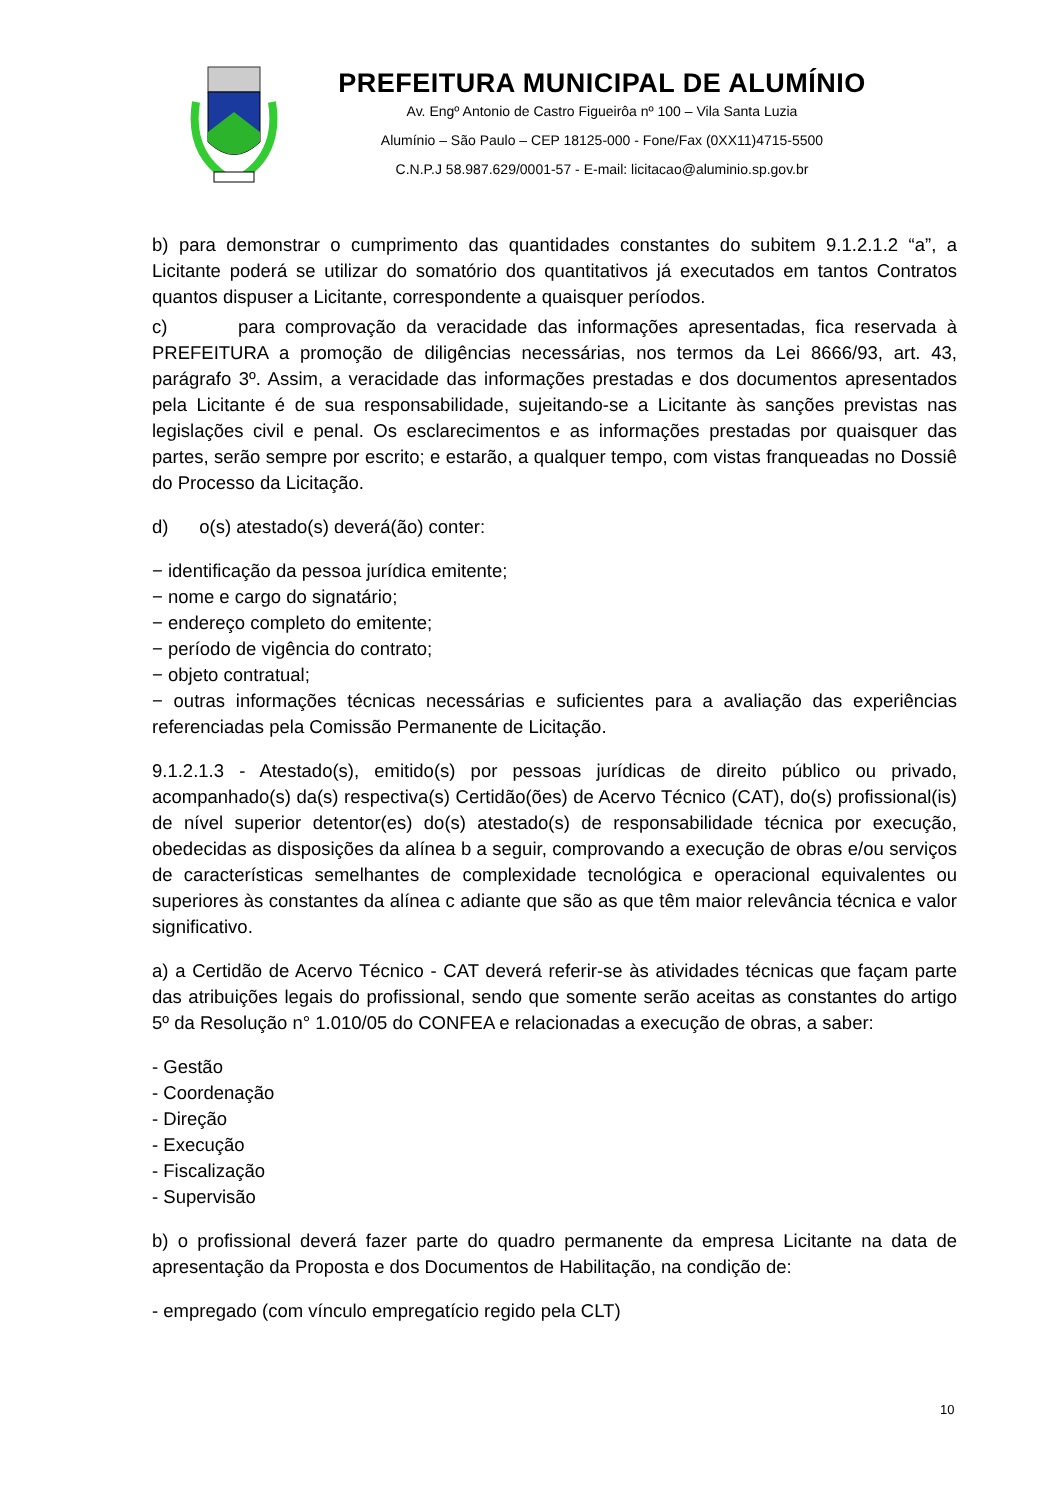PREFEITURA MUNICIPAL DE ALUMÍNIO
Av. Engº Antonio de Castro Figueirôa nº 100 – Vila Santa Luzia
Alumínio – São Paulo – CEP 18125-000 - Fone/Fax (0XX11)4715-5500
C.N.P.J 58.987.629/0001-57 - E-mail: licitacao@aluminio.sp.gov.br
b) para demonstrar o cumprimento das quantidades constantes do subitem 9.1.2.1.2 “a”, a Licitante poderá se utilizar do somatório dos quantitativos já executados em tantos Contratos quantos dispuser a Licitante, correspondente a quaisquer períodos.
c) para comprovação da veracidade das informações apresentadas, fica reservada à PREFEITURA a promoção de diligências necessárias, nos termos da Lei 8666/93, art. 43, parágrafo 3º. Assim, a veracidade das informações prestadas e dos documentos apresentados pela Licitante é de sua responsabilidade, sujeitando-se a Licitante às sanções previstas nas legislações civil e penal. Os esclarecimentos e as informações prestadas por quaisquer das partes, serão sempre por escrito; e estarão, a qualquer tempo, com vistas franqueadas no Dossiê do Processo da Licitação.
d) o(s) atestado(s) deverá(ão) conter:
− identificação da pessoa jurídica emitente;
− nome e cargo do signatário;
− endereço completo do emitente;
− período de vigência do contrato;
− objeto contratual;
− outras informações técnicas necessárias e suficientes para a avaliação das experiências referenciadas pela Comissão Permanente de Licitação.
9.1.2.1.3 - Atestado(s), emitido(s) por pessoas jurídicas de direito público ou privado, acompanhado(s) da(s) respectiva(s) Certidão(ões) de Acervo Técnico (CAT), do(s) profissional(is) de nível superior detentor(es) do(s) atestado(s) de responsabilidade técnica por execução, obedecidas as disposições da alínea b a seguir, comprovando a execução de obras e/ou serviços de características semelhantes de complexidade tecnológica e operacional equivalentes ou superiores às constantes da alínea c adiante que são as que têm maior relevância técnica e valor significativo.
a) a Certidão de Acervo Técnico - CAT deverá referir-se às atividades técnicas que façam parte das atribuições legais do profissional, sendo que somente serão aceitas as constantes do artigo 5º da Resolução n° 1.010/05 do CONFEA e relacionadas a execução de obras, a saber:
- Gestão
- Coordenação
- Direção
- Execução
- Fiscalização
- Supervisão
b) o profissional deverá fazer parte do quadro permanente da empresa Licitante na data de apresentação da Proposta e dos Documentos de Habilitação, na condição de:
- empregado (com vínculo empregatício regido pela CLT)
10